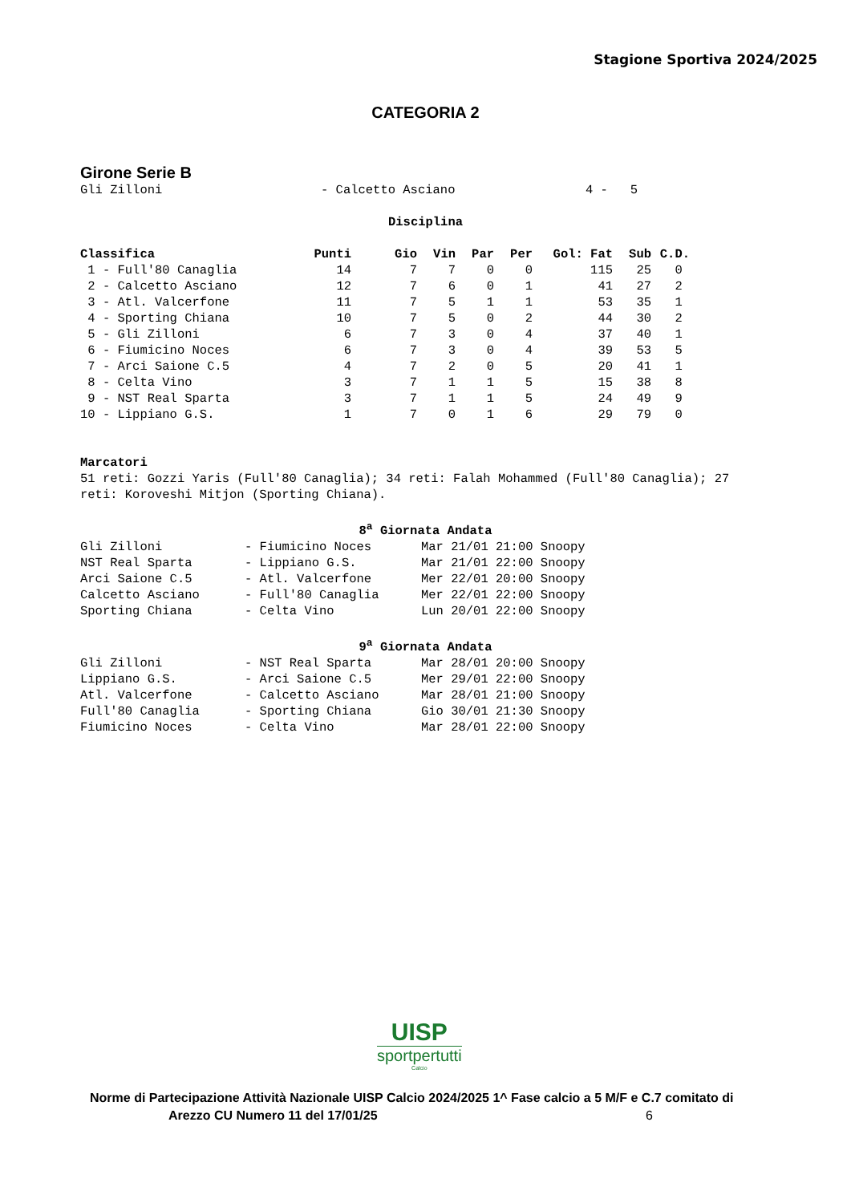Stagione Sportiva 2024/2025
CATEGORIA 2
Girone Serie B
| Gli Zilloni | - Calcetto Asciano | 4 - 5 |
Disciplina
| Classifica | Punti | Gio | Vin | Par | Per | Gol: Fat | Sub | C.D. |
| --- | --- | --- | --- | --- | --- | --- | --- | --- |
| 1 - Full'80 Canaglia | 14 | 7 | 7 | 0 | 0 | 115 | 25 | 0 |
| 2 - Calcetto Asciano | 12 | 7 | 6 | 0 | 1 | 41 | 27 | 2 |
| 3 - Atl. Valcerfone | 11 | 7 | 5 | 1 | 1 | 53 | 35 | 1 |
| 4 - Sporting Chiana | 10 | 7 | 5 | 0 | 2 | 44 | 30 | 2 |
| 5 - Gli Zilloni | 6 | 7 | 3 | 0 | 4 | 37 | 40 | 1 |
| 6 - Fiumicino Noces | 6 | 7 | 3 | 0 | 4 | 39 | 53 | 5 |
| 7 - Arci Saione C.5 | 4 | 7 | 2 | 0 | 5 | 20 | 41 | 1 |
| 8 - Celta Vino | 3 | 7 | 1 | 1 | 5 | 15 | 38 | 8 |
| 9 - NST Real Sparta | 3 | 7 | 1 | 1 | 5 | 24 | 49 | 9 |
| 10 - Lippiano G.S. | 1 | 7 | 0 | 1 | 6 | 29 | 79 | 0 |
Marcatori
51 reti: Gozzi Yaris (Full'80 Canaglia); 34 reti: Falah Mohammed (Full'80 Canaglia); 27 reti: Koroveshi Mitjon (Sporting Chiana).
8<sup>a</sup> Giornata Andata
| Gli Zilloni | - Fiumicino Noces | Mar 21/01 21:00 Snoopy |
| NST Real Sparta | - Lippiano G.S. | Mar 21/01 22:00 Snoopy |
| Arci Saione C.5 | - Atl. Valcerfone | Mer 22/01 20:00 Snoopy |
| Calcetto Asciano | - Full'80 Canaglia | Mer 22/01 22:00 Snoopy |
| Sporting Chiana | - Celta Vino | Lun 20/01 22:00 Snoopy |
9<sup>a</sup> Giornata Andata
| Gli Zilloni | - NST Real Sparta | Mar 28/01 20:00 Snoopy |
| Lippiano G.S. | - Arci Saione C.5 | Mer 29/01 22:00 Snoopy |
| Atl. Valcerfone | - Calcetto Asciano | Mar 28/01 21:00 Snoopy |
| Full'80 Canaglia | - Sporting Chiana | Gio 30/01 21:30 Snoopy |
| Fiumicino Noces | - Celta Vino | Mar 28/01 22:00 Snoopy |
UISP
sportpertutti
Calcio
Norme di Partecipazione Attività Nazionale UISP Calcio 2024/2025 1^ Fase calcio a 5 M/F e C.7 comitato di
Arezzo CU Numero 11 del 17/01/25 6